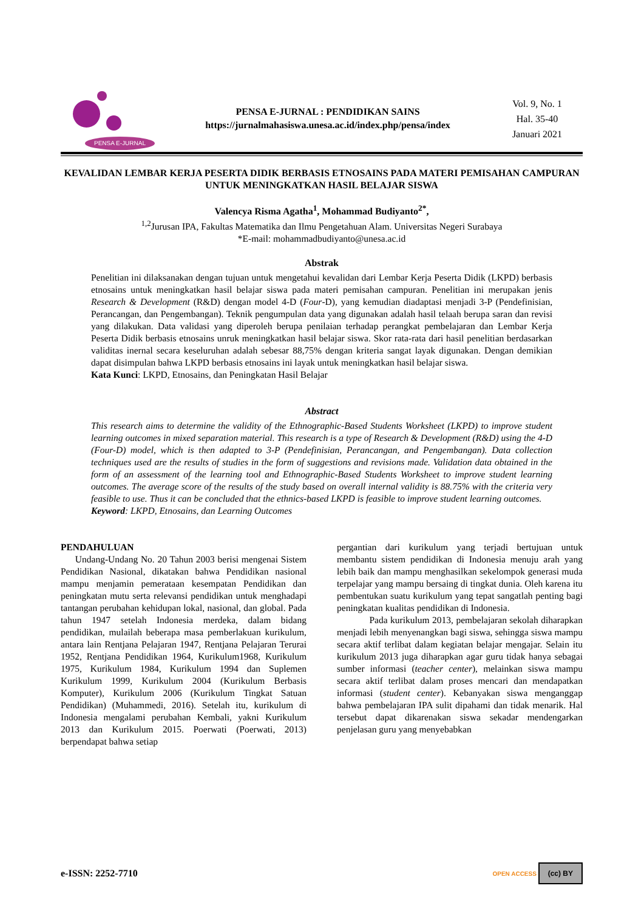PENSA E-JURNAL
PENSA E-JURNAL : PENDIDIKAN SAINS
https://jurnalmahasiswa.unesa.ac.id/index.php/pensa/index
Vol. 9, No. 1
Hal. 35-40
Januari 2021
KEVALIDAN LEMBAR KERJA PESERTA DIDIK BERBASIS ETNOSAINS PADA MATERI PEMISAHAN CAMPURAN UNTUK MENINGKATKAN HASIL BELAJAR SISWA
Valencya Risma Agatha<sup>1</sup>, Mohammad Budiyanto<sup>2*</sup>,
<sup>1,2</sup>Jurusan IPA, Fakultas Matematika dan Ilmu Pengetahuan Alam. Universitas Negeri Surabaya
*E-mail: mohammadbudiyanto@unesa.ac.id
Abstrak
Penelitian ini dilaksanakan dengan tujuan untuk mengetahui kevalidan dari Lembar Kerja Peserta Didik (LKPD) berbasis etnosains untuk meningkatkan hasil belajar siswa pada materi pemisahan campuran. Penelitian ini merupakan jenis Research & Development (R&D) dengan model 4-D (Four-D), yang kemudian diadaptasi menjadi 3-P (Pendefinisian, Perancangan, dan Pengembangan). Teknik pengumpulan data yang digunakan adalah hasil telaah berupa saran dan revisi yang dilakukan. Data validasi yang diperoleh berupa penilaian terhadap perangkat pembelajaran dan Lembar Kerja Peserta Didik berbasis etnosains unruk meningkatkan hasil belajar siswa. Skor rata-rata dari hasil penelitian berdasarkan validitas inernal secara keseluruhan adalah sebesar 88,75% dengan kriteria sangat layak digunakan. Dengan demikian dapat disimpulan bahwa LKPD berbasis etnosains ini layak untuk meningkatkan hasil belajar siswa.
Kata Kunci: LKPD, Etnosains, dan Peningkatan Hasil Belajar
Abstract
This research aims to determine the validity of the Ethnographic-Based Students Worksheet (LKPD) to improve student learning outcomes in mixed separation material. This research is a type of Research & Development (R&D) using the 4-D (Four-D) model, which is then adapted to 3-P (Pendefinisian, Perancangan, and Pengembangan). Data collection techniques used are the results of studies in the form of suggestions and revisions made. Validation data obtained in the form of an assessment of the learning tool and Ethnographic-Based Students Worksheet to improve student learning outcomes. The average score of the results of the study based on overall internal validity is 88.75% with the criteria very feasible to use. Thus it can be concluded that the ethnics-based LKPD is feasible to improve student learning outcomes.
Keyword: LKPD, Etnosains, dan Learning Outcomes
PENDAHULUAN
Undang-Undang No. 20 Tahun 2003 berisi mengenai Sistem Pendidikan Nasional, dikatakan bahwa Pendidikan nasional mampu menjamin pemerataan kesempatan Pendidikan dan peningkatan mutu serta relevansi pendidikan untuk menghadapi tantangan perubahan kehidupan lokal, nasional, dan global. Pada tahun 1947 setelah Indonesia merdeka, dalam bidang pendidikan, mulailah beberapa masa pemberlakuan kurikulum, antara lain Rentjana Pelajaran 1947, Rentjana Pelajaran Terurai 1952, Rentjana Pendidikan 1964, Kurikulum1968, Kurikulum 1975, Kurikulum 1984, Kurikulum 1994 dan Suplemen Kurikulum 1999, Kurikulum 2004 (Kurikulum Berbasis Komputer), Kurikulum 2006 (Kurikulum Tingkat Satuan Pendidikan) (Muhammedi, 2016). Setelah itu, kurikulum di Indonesia mengalami perubahan Kembali, yakni Kurikulum 2013 dan Kurikulum 2015. Poerwati (Poerwati, 2013) berpendapat bahwa setiap
pergantian dari kurikulum yang terjadi bertujuan untuk membantu sistem pendidikan di Indonesia menuju arah yang lebih baik dan mampu menghasilkan sekelompok generasi muda terpelajar yang mampu bersaing di tingkat dunia. Oleh karena itu pembentukan suatu kurikulum yang tepat sangatlah penting bagi peningkatan kualitas pendidikan di Indonesia.
Pada kurikulum 2013, pembelajaran sekolah diharapkan menjadi lebih menyenangkan bagi siswa, sehingga siswa mampu secara aktif terlibat dalam kegiatan belajar mengajar. Selain itu kurikulum 2013 juga diharapkan agar guru tidak hanya sebagai sumber informasi (teacher center), melainkan siswa mampu secara aktif terlibat dalam proses mencari dan mendapatkan informasi (student center). Kebanyakan siswa menganggap bahwa pembelajaran IPA sulit dipahami dan tidak menarik. Hal tersebut dapat dikarenakan siswa sekadar mendengarkan penjelasan guru yang menyebabkan
e-ISSN: 2252-7710 OPEN ACCESS (cc) BY